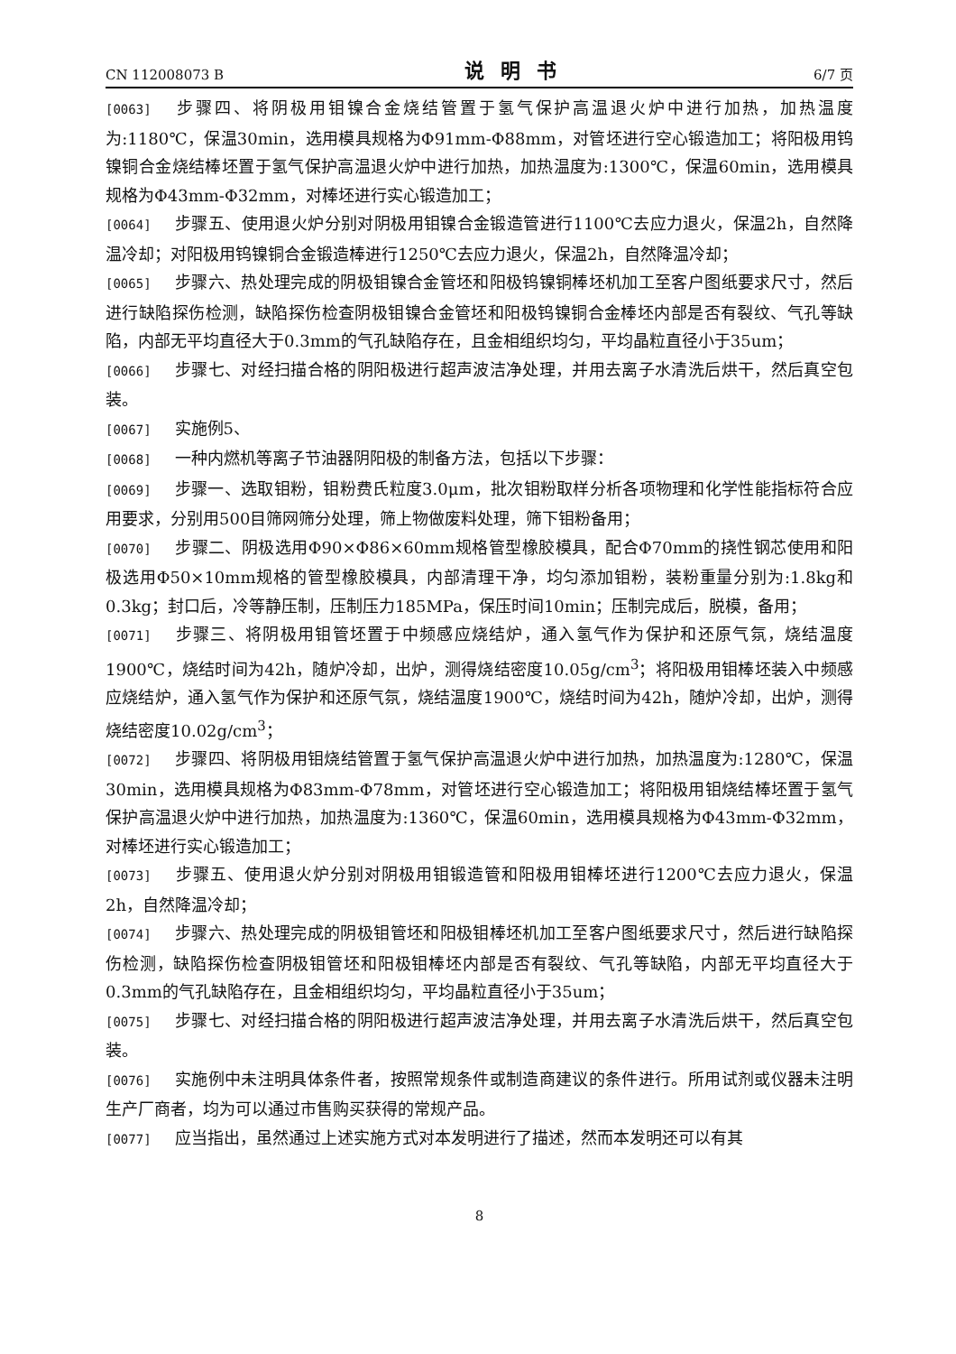CN 112008073 B 说明书 6/7 页
[0063] 步骤四、将阴极用钼镍合金烧结管置于氢气保护高温退火炉中进行加热，加热温度为:1180℃，保温30min，选用模具规格为Φ91mm-Φ88mm，对管坯进行空心锻造加工；将阳极用钨镍铜合金烧结棒坯置于氢气保护高温退火炉中进行加热，加热温度为:1300℃，保温60min，选用模具规格为Φ43mm-Φ32mm，对棒坯进行实心锻造加工；
[0064] 步骤五、使用退火炉分别对阴极用钼镍合金锻造管进行1100℃去应力退火，保温2h，自然降温冷却；对阳极用钨镍铜合金锻造棒进行1250℃去应力退火，保温2h，自然降温冷却；
[0065] 步骤六、热处理完成的阴极钼镍合金管坯和阳极钨镍铜棒坯机加工至客户图纸要求尺寸，然后进行缺陷探伤检测，缺陷探伤检查阴极钼镍合金管坯和阳极钨镍铜合金棒坯内部是否有裂纹、气孔等缺陷，内部无平均直径大于0.3mm的气孔缺陷存在，且金相组织均匀，平均晶粒直径小于35um；
[0066] 步骤七、对经扫描合格的阴阳极进行超声波洁净处理，并用去离子水清洗后烘干，然后真空包装。
[0067] 实施例5、
[0068] 一种内燃机等离子节油器阴阳极的制备方法，包括以下步骤：
[0069] 步骤一、选取钼粉，钼粉费氏粒度3.0μm，批次钼粉取样分析各项物理和化学性能指标符合应用要求，分别用500目筛网筛分处理，筛上物做废料处理，筛下钼粉备用；
[0070] 步骤二、阴极选用Φ90×Φ86×60mm规格管型橡胶模具，配合Φ70mm的挠性钢芯使用和阳极选用Φ50×10mm规格的管型橡胶模具，内部清理干净，均匀添加钼粉，装粉重量分别为:1.8kg和0.3kg；封口后，冷等静压制，压制压力185MPa，保压时间10min；压制完成后，脱模，备用；
[0071] 步骤三、将阴极用钼管坯置于中频感应烧结炉，通入氢气作为保护和还原气氛，烧结温度1900℃，烧结时间为42h，随炉冷却，出炉，测得烧结密度10.05g/cm<sup>3</sup>；将阳极用钼棒坯装入中频感应烧结炉，通入氢气作为保护和还原气氛，烧结温度1900℃，烧结时间为42h，随炉冷却，出炉，测得烧结密度10.02g/cm<sup>3</sup>；
[0072] 步骤四、将阴极用钼烧结管置于氢气保护高温退火炉中进行加热，加热温度为:1280℃，保温30min，选用模具规格为Φ83mm-Φ78mm，对管坯进行空心锻造加工；将阳极用钼烧结棒坯置于氢气保护高温退火炉中进行加热，加热温度为:1360℃，保温60min，选用模具规格为Φ43mm-Φ32mm，对棒坯进行实心锻造加工；
[0073] 步骤五、使用退火炉分别对阴极用钼锻造管和阳极用钼棒坯进行1200℃去应力退火，保温2h，自然降温冷却；
[0074] 步骤六、热处理完成的阴极钼管坯和阳极钼棒坯机加工至客户图纸要求尺寸，然后进行缺陷探伤检测，缺陷探伤检查阴极钼管坯和阳极钼棒坯内部是否有裂纹、气孔等缺陷，内部无平均直径大于0.3mm的气孔缺陷存在，且金相组织均匀，平均晶粒直径小于35um；
[0075] 步骤七、对经扫描合格的阴阳极进行超声波洁净处理，并用去离子水清洗后烘干，然后真空包装。
[0076] 实施例中未注明具体条件者，按照常规条件或制造商建议的条件进行。所用试剂或仪器未注明生产厂商者，均为可以通过市售购买获得的常规产品。
[0077] 应当指出，虽然通过上述实施方式对本发明进行了描述，然而本发明还可以有其
8